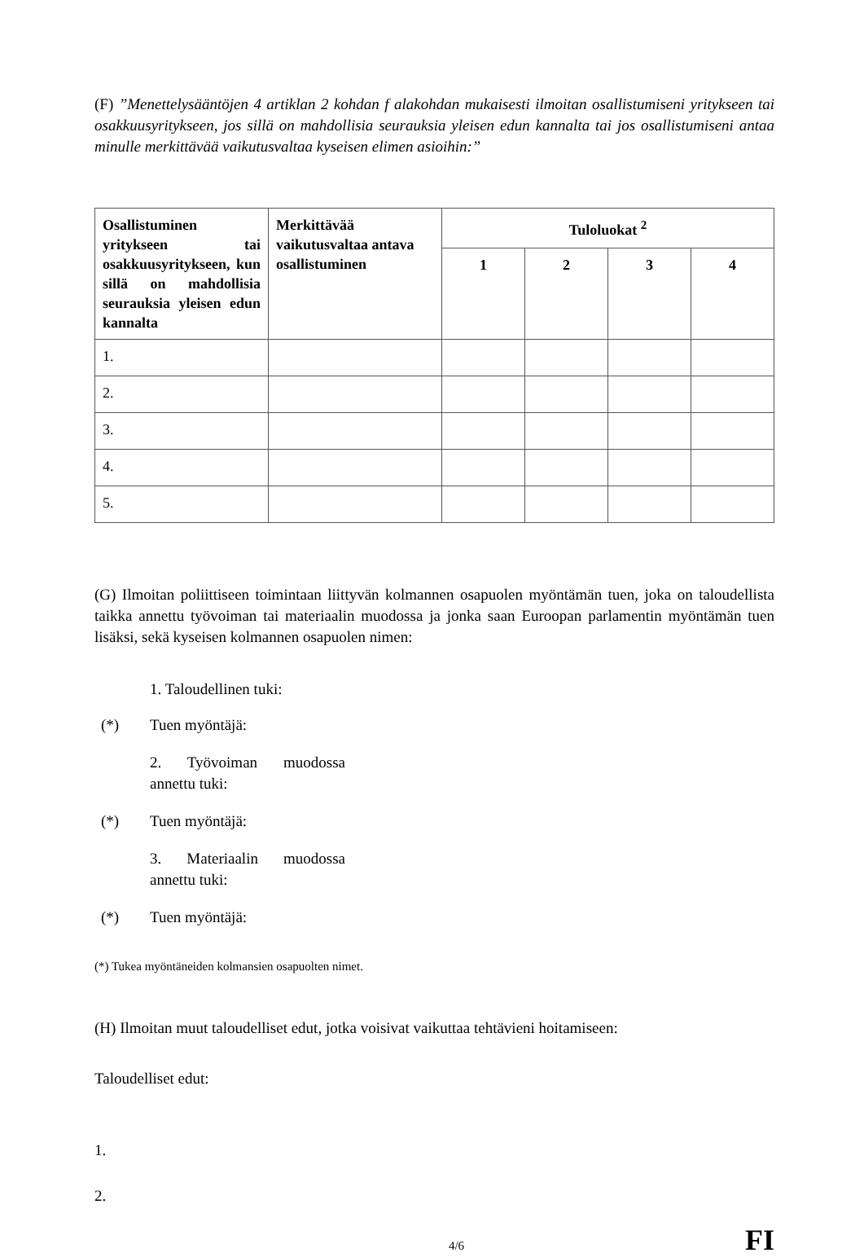(F) ”Menettelysääntöjen 4 artiklan 2 kohdan f alakohdan mukaisesti ilmoitan osallistumiseni yritykseen tai osakkuusyritykseen, jos sillä on mahdollisia seurauksia yleisen edun kannalta tai jos osallistumiseni antaa minulle merkittävää vaikutusvaltaa kyseisen elimen asioihin:”
| Osallistuminen yritykseen tai osakkuusyritykseen, kun sillä on mahdollisia seurauksia yleisen edun kannalta | Merkittävää vaikutusvaltaa antava osallistuminen | Tuloluokat <sup>2</sup> | | | |
| --- | --- | --- | --- | --- | --- |
| | | 1 | 2 | 3 | 4 |
| 1. | | | | | |
| 2. | | | | | |
| 3. | | | | | |
| 4. | | | | | |
| 5. | | | | | |
(G) Ilmoitan poliittiseen toimintaan liittyvän kolmannen osapuolen myöntämän tuen, joka on taloudellista taikka annettu työvoiman tai materiaalin muodossa ja jonka saan Euroopan parlamentin myöntämän tuen lisäksi, sekä kyseisen kolmannen osapuolen nimen:
1. Taloudellinen tuki:
(*) Tuen myöntäjä:
2. Työvoiman muodossa annettu tuki:
(*) Tuen myöntäjä:
3. Materiaalin muodossa annettu tuki:
(*) Tuen myöntäjä:
(*) Tukea myöntäneiden kolmansien osapuolten nimet.
(H) Ilmoitan muut taloudelliset edut, jotka voisivat vaikuttaa tehtävieni hoitamiseen:
Taloudelliset edut:
1.
2.
4/6 FI